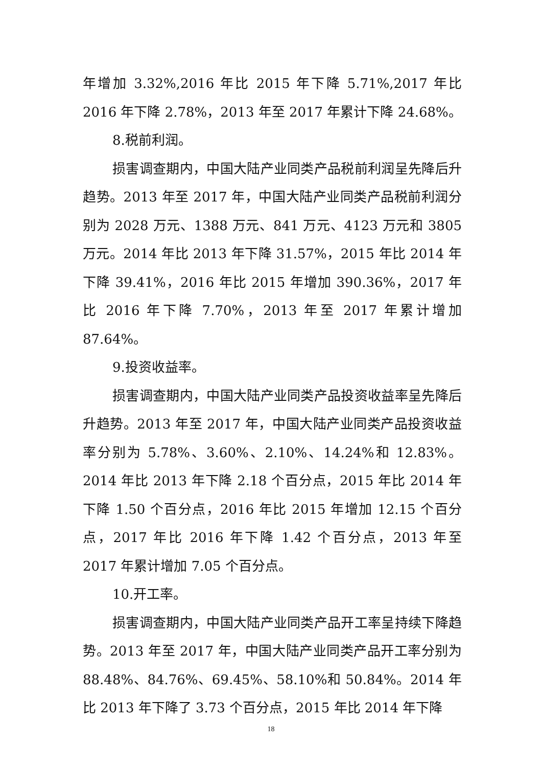年增加 3.32%,2016 年比 2015 年下降 5.71%,2017 年比 2016 年下降 2.78%，2013 年至 2017 年累计下降 24.68%。
8.税前利润。
损害调查期内，中国大陆产业同类产品税前利润呈先降后升趋势。2013 年至 2017 年，中国大陆产业同类产品税前利润分别为 2028 万元、1388 万元、841 万元、4123 万元和 3805 万元。2014 年比 2013 年下降 31.57%，2015 年比 2014 年下降 39.41%，2016 年比 2015 年增加 390.36%，2017 年比 2016 年下降 7.70%，2013 年至 2017 年累计增加 87.64%。
9.投资收益率。
损害调查期内，中国大陆产业同类产品投资收益率呈先降后升趋势。2013 年至 2017 年，中国大陆产业同类产品投资收益率分别为 5.78%、3.60%、2.10%、14.24%和 12.83%。2014 年比 2013 年下降 2.18 个百分点，2015 年比 2014 年下降 1.50 个百分点，2016 年比 2015 年增加 12.15 个百分点，2017 年比 2016 年下降 1.42 个百分点，2013 年至 2017 年累计增加 7.05 个百分点。
10.开工率。
损害调查期内，中国大陆产业同类产品开工率呈持续下降趋势。2013 年至 2017 年，中国大陆产业同类产品开工率分别为 88.48%、84.76%、69.45%、58.10%和 50.84%。2014 年比 2013 年下降了 3.73 个百分点，2015 年比 2014 年下降
18